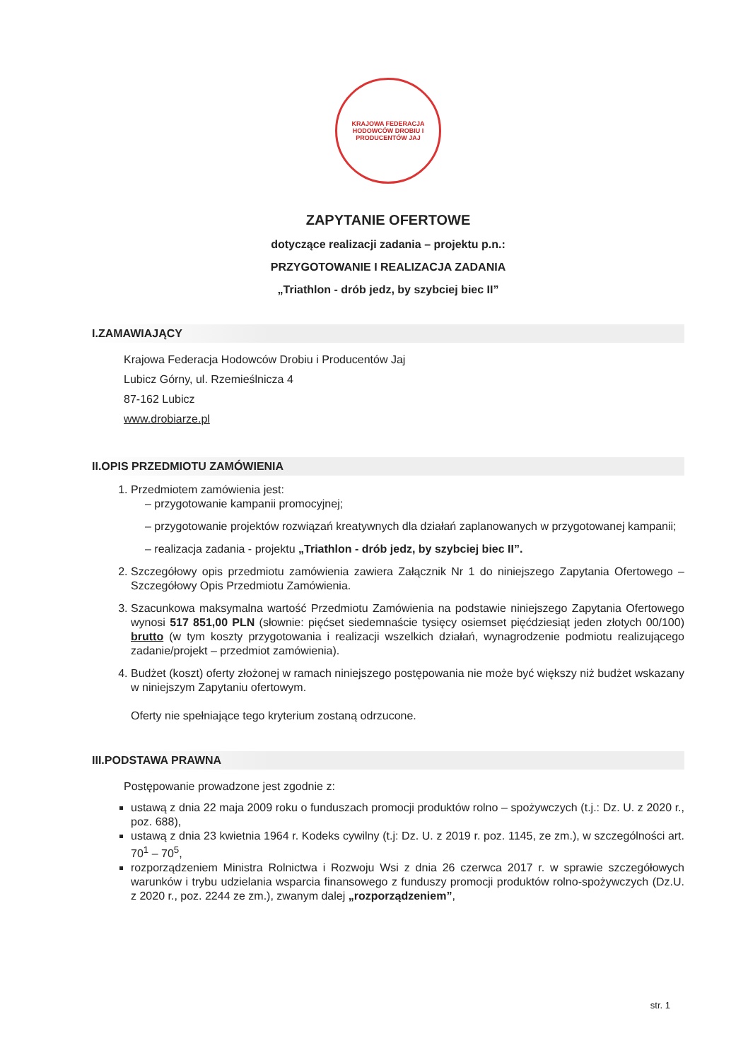KRAJOWA FEDERACJA HODOWCÓW DROBIU I PRODUCENTÓW JAJ
ZAPYTANIE OFERTOWE
dotyczące realizacji zadania – projektu p.n.:
PRZYGOTOWANIE I REALIZACJA ZADANIA
„Triathlon - drób jedz, by szybciej biec II”
I.ZAMAWIAJĄCY
Krajowa Federacja Hodowców Drobiu i Producentów Jaj
Lubicz Górny, ul. Rzemieślnicza 4
87-162 Lubicz
www.drobiarze.pl
II.OPIS PRZEDMIOTU ZAMÓWIENIA
1. Przedmiotem zamówienia jest:
– przygotowanie kampanii promocyjnej;
– przygotowanie projektów rozwiązań kreatywnych dla działań zaplanowanych w przygotowanej kampanii;
– realizacja zadania - projektu „Triathlon - drób jedz, by szybciej biec II”.
2. Szczegółowy opis przedmiotu zamówienia zawiera Załącznik Nr 1 do niniejszego Zapytania Ofertowego – Szczegółowy Opis Przedmiotu Zamówienia.
3. Szacunkowa maksymalna wartość Przedmiotu Zamówienia na podstawie niniejszego Zapytania Ofertowego wynosi 517 851,00 PLN (słownie: pięćset siedemnaście tysięcy osiemset pięćdziesiąt jeden złotych 00/100) brutto (w tym koszty przygotowania i realizacji wszelkich działań, wynagrodzenie podmiotu realizującego zadanie/projekt – przedmiot zamówienia).
4. Budżet (koszt) oferty złożonej w ramach niniejszego postępowania nie może być większy niż budżet wskazany w niniejszym Zapytaniu ofertowym.
Oferty nie spełniające tego kryterium zostaną odrzucone.
III.PODSTAWA PRAWNA
Postępowanie prowadzone jest zgodnie z:
ustawą z dnia 22 maja 2009 roku o funduszach promocji produktów rolno – spożywczych (t.j.: Dz. U. z 2020 r., poz. 688),
ustawą z dnia 23 kwietnia 1964 r. Kodeks cywilny (t.j: Dz. U. z 2019 r. poz. 1145, ze zm.), w szczególności art. 70<sup>1</sup> – 70<sup>5</sup>,
rozporządzeniem Ministra Rolnictwa i Rozwoju Wsi z dnia 26 czerwca 2017 r. w sprawie szczegółowych warunków i trybu udzielania wsparcia finansowego z funduszy promocji produktów rolno-spożywczych (Dz.U. z 2020 r., poz. 2244 ze zm.), zwanym dalej „rozporządzeniem”,
str. 1